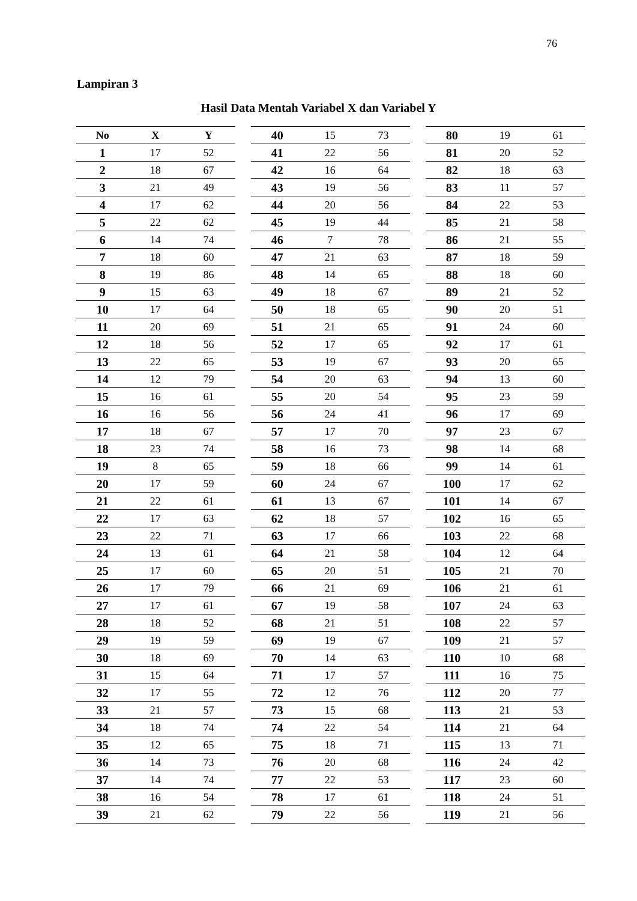76
Lampiran 3
Hasil Data Mentah Variabel X dan Variabel Y
| No | X | Y |
| --- | --- | --- |
| 1 | 17 | 52 |
| 2 | 18 | 67 |
| 3 | 21 | 49 |
| 4 | 17 | 62 |
| 5 | 22 | 62 |
| 6 | 14 | 74 |
| 7 | 18 | 60 |
| 8 | 19 | 86 |
| 9 | 15 | 63 |
| 10 | 17 | 64 |
| 11 | 20 | 69 |
| 12 | 18 | 56 |
| 13 | 22 | 65 |
| 14 | 12 | 79 |
| 15 | 16 | 61 |
| 16 | 16 | 56 |
| 17 | 18 | 67 |
| 18 | 23 | 74 |
| 19 | 8 | 65 |
| 20 | 17 | 59 |
| 21 | 22 | 61 |
| 22 | 17 | 63 |
| 23 | 22 | 71 |
| 24 | 13 | 61 |
| 25 | 17 | 60 |
| 26 | 17 | 79 |
| 27 | 17 | 61 |
| 28 | 18 | 52 |
| 29 | 19 | 59 |
| 30 | 18 | 69 |
| 31 | 15 | 64 |
| 32 | 17 | 55 |
| 33 | 21 | 57 |
| 34 | 18 | 74 |
| 35 | 12 | 65 |
| 36 | 14 | 73 |
| 37 | 14 | 74 |
| 38 | 16 | 54 |
| 39 | 21 | 62 |
| 40 | 15 | 73 |
| 41 | 22 | 56 |
| 42 | 16 | 64 |
| 43 | 19 | 56 |
| 44 | 20 | 56 |
| 45 | 19 | 44 |
| 46 | 7 | 78 |
| 47 | 21 | 63 |
| 48 | 14 | 65 |
| 49 | 18 | 67 |
| 50 | 18 | 65 |
| 51 | 21 | 65 |
| 52 | 17 | 65 |
| 53 | 19 | 67 |
| 54 | 20 | 63 |
| 55 | 20 | 54 |
| 56 | 24 | 41 |
| 57 | 17 | 70 |
| 58 | 16 | 73 |
| 59 | 18 | 66 |
| 60 | 24 | 67 |
| 61 | 13 | 67 |
| 62 | 18 | 57 |
| 63 | 17 | 66 |
| 64 | 21 | 58 |
| 65 | 20 | 51 |
| 66 | 21 | 69 |
| 67 | 19 | 58 |
| 68 | 21 | 51 |
| 69 | 19 | 67 |
| 70 | 14 | 63 |
| 71 | 17 | 57 |
| 72 | 12 | 76 |
| 73 | 15 | 68 |
| 74 | 22 | 54 |
| 75 | 18 | 71 |
| 76 | 20 | 68 |
| 77 | 22 | 53 |
| 78 | 17 | 61 |
| 79 | 22 | 56 |
| 80 | 19 | 61 |
| 81 | 20 | 52 |
| 82 | 18 | 63 |
| 83 | 11 | 57 |
| 84 | 22 | 53 |
| 85 | 21 | 58 |
| 86 | 21 | 55 |
| 87 | 18 | 59 |
| 88 | 18 | 60 |
| 89 | 21 | 52 |
| 90 | 20 | 51 |
| 91 | 24 | 60 |
| 92 | 17 | 61 |
| 93 | 20 | 65 |
| 94 | 13 | 60 |
| 95 | 23 | 59 |
| 96 | 17 | 69 |
| 97 | 23 | 67 |
| 98 | 14 | 68 |
| 99 | 14 | 61 |
| 100 | 17 | 62 |
| 101 | 14 | 67 |
| 102 | 16 | 65 |
| 103 | 22 | 68 |
| 104 | 12 | 64 |
| 105 | 21 | 70 |
| 106 | 21 | 61 |
| 107 | 24 | 63 |
| 108 | 22 | 57 |
| 109 | 21 | 57 |
| 110 | 10 | 68 |
| 111 | 16 | 75 |
| 112 | 20 | 77 |
| 113 | 21 | 53 |
| 114 | 21 | 64 |
| 115 | 13 | 71 |
| 116 | 24 | 42 |
| 117 | 23 | 60 |
| 118 | 24 | 51 |
| 119 | 21 | 56 |